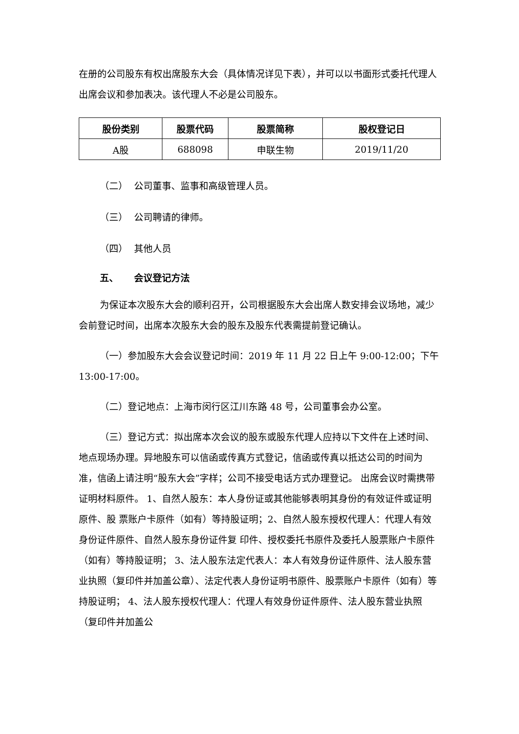在册的公司股东有权出席股东大会（具体情况详见下表），并可以以书面形式委托代理人出席会议和参加表决。该代理人不必是公司股东。
| 股份类别 | 股票代码 | 股票简称 | 股权登记日 |
| --- | --- | --- | --- |
| A股 | 688098 | 申联生物 | 2019/11/20 |
（二） 公司董事、监事和高级管理人员。
（三） 公司聘请的律师。
（四） 其他人员
五、 会议登记方法
为保证本次股东大会的顺利召开，公司根据股东大会出席人数安排会议场地，减少会前登记时间，出席本次股东大会的股东及股东代表需提前登记确认。
（一）参加股东大会会议登记时间：2019 年 11 月 22 日上午 9:00-12:00；下午 13:00-17:00。
（二）登记地点：上海市闵行区江川东路 48 号，公司董事会办公室。
（三）登记方式：拟出席本次会议的股东或股东代理人应持以下文件在上述时间、 地点现场办理。异地股东可以信函或传真方式登记，信函或传真以抵达公司的时间为准，信函上请注明“股东大会”字样；公司不接受电话方式办理登记。 出席会议时需携带证明材料原件。 1、自然人股东：本人身份证或其他能够表明其身份的有效证件或证明原件、股 票账户卡原件（如有）等持股证明；2、自然人股东授权代理人：代理人有效身份证件原件、自然人股东身份证件复 印件、授权委托书原件及委托人股票账户卡原件（如有）等持股证明； 3、法人股东法定代表人：本人有效身份证件原件、法人股东营业执照（复印件并加盖公章）、法定代表人身份证明书原件、股票账户卡原件（如有）等持股证明； 4、法人股东授权代理人：代理人有效身份证件原件、法人股东营业执照（复印件并加盖公